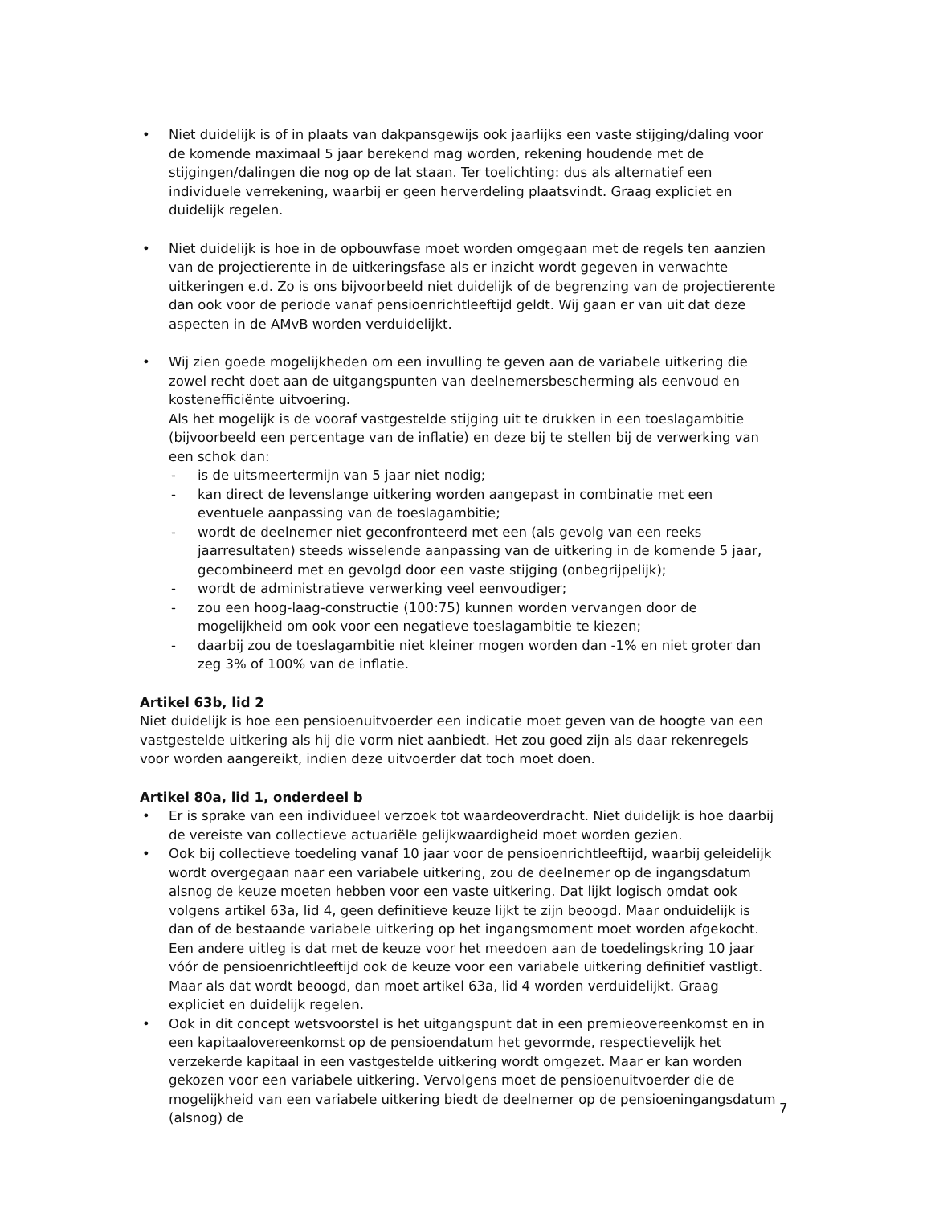• Niet duidelijk is of in plaats van dakpansgewijs ook jaarlijks een vaste stijging/daling voor de komende maximaal 5 jaar berekend mag worden, rekening houdende met de stijgingen/dalingen die nog op de lat staan. Ter toelichting: dus als alternatief een individuele verrekening, waarbij er geen herverdeling plaatsvindt. Graag expliciet en duidelijk regelen.
• Niet duidelijk is hoe in de opbouwfase moet worden omgegaan met de regels ten aanzien van de projectierente in de uitkeringsfase als er inzicht wordt gegeven in verwachte uitkeringen e.d. Zo is ons bijvoorbeeld niet duidelijk of de begrenzing van de projectierente dan ook voor de periode vanaf pensioenrichtleeftijd geldt. Wij gaan er van uit dat deze aspecten in de AMvB worden verduidelijkt.
• Wij zien goede mogelijkheden om een invulling te geven aan de variabele uitkering die zowel recht doet aan de uitgangspunten van deelnemersbescherming als eenvoud en kostenefficiënte uitvoering.
Als het mogelijk is de vooraf vastgestelde stijging uit te drukken in een toeslagambitie (bijvoorbeeld een percentage van de inflatie) en deze bij te stellen bij de verwerking van een schok dan:
- is de uitsmeertermijn van 5 jaar niet nodig;
- kan direct de levenslange uitkering worden aangepast in combinatie met een eventuele aanpassing van de toeslagambitie;
- wordt de deelnemer niet geconfronteerd met een (als gevolg van een reeks jaarresultaten) steeds wisselende aanpassing van de uitkering in de komende 5 jaar, gecombineerd met en gevolgd door een vaste stijging (onbegrijpelijk);
- wordt de administratieve verwerking veel eenvoudiger;
- zou een hoog-laag-constructie (100:75) kunnen worden vervangen door de mogelijkheid om ook voor een negatieve toeslagambitie te kiezen;
- daarbij zou de toeslagambitie niet kleiner mogen worden dan -1% en niet groter dan zeg 3% of 100% van de inflatie.
Artikel 63b, lid 2
Niet duidelijk is hoe een pensioenuitvoerder een indicatie moet geven van de hoogte van een vastgestelde uitkering als hij die vorm niet aanbiedt. Het zou goed zijn als daar rekenregels voor worden aangereikt, indien deze uitvoerder dat toch moet doen.
Artikel 80a, lid 1, onderdeel b
• Er is sprake van een individueel verzoek tot waardeoverdracht. Niet duidelijk is hoe daarbij de vereiste van collectieve actuariële gelijkwaardigheid moet worden gezien.
• Ook bij collectieve toedeling vanaf 10 jaar voor de pensioenrichtleeftijd, waarbij geleidelijk wordt overgegaan naar een variabele uitkering, zou de deelnemer op de ingangsdatum alsnog de keuze moeten hebben voor een vaste uitkering. Dat lijkt logisch omdat ook volgens artikel 63a, lid 4, geen definitieve keuze lijkt te zijn beoogd. Maar onduidelijk is dan of de bestaande variabele uitkering op het ingangsmoment moet worden afgekocht. Een andere uitleg is dat met de keuze voor het meedoen aan de toedelingskring 10 jaar vóór de pensioenrichtleeftijd ook de keuze voor een variabele uitkering definitief vastligt. Maar als dat wordt beoogd, dan moet artikel 63a, lid 4 worden verduidelijkt. Graag expliciet en duidelijk regelen.
• Ook in dit concept wetsvoorstel is het uitgangspunt dat in een premieovereenkomst en in een kapitaalovereenkomst op de pensioendatum het gevormde, respectievelijk het verzekerde kapitaal in een vastgestelde uitkering wordt omgezet. Maar er kan worden gekozen voor een variabele uitkering. Vervolgens moet de pensioenuitvoerder die de mogelijkheid van een variabele uitkering biedt de deelnemer op de pensioeningangsdatum (alsnog) de
7